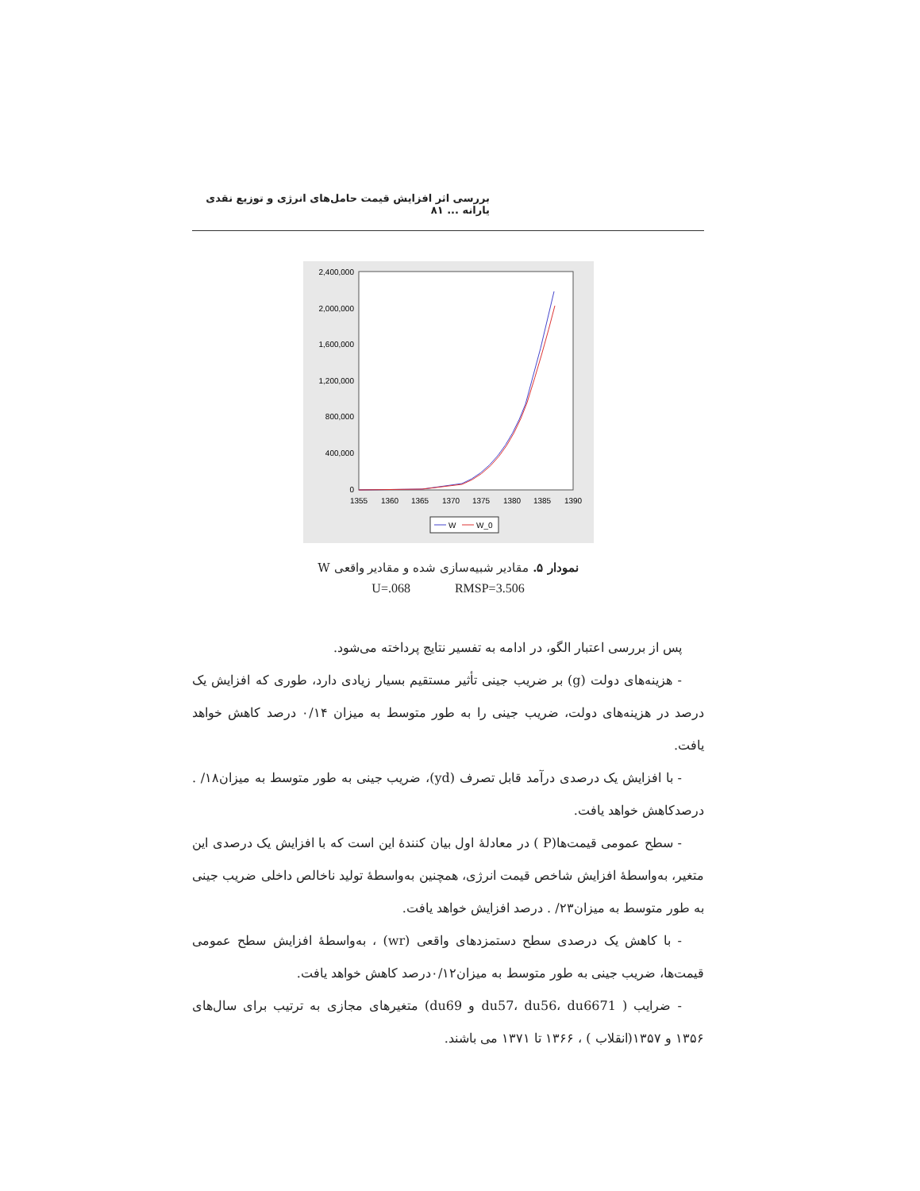بررسی اثر افزایش قیمت حامل‌های انرژی و توزیع نقدی یارانه ... ۸۱
2,400,000
2,000,000
1,600,000
1,200,000
800,000
400,000
0
1355
1360
1365
1370
1375
1380
1385
1390
W
W_0
نمودار ۵. مقادیر شبیه‌سازی شده و مقادیر واقعی W
U=.068 RMSP=3.506
پس از بررسی اعتبار الگو، در ادامه به تفسیر نتایج پرداخته می‌شود.
- هزینه‌های دولت (g) بر ضریب جینی تأثیر مستقیم بسیار زیادی دارد، طوری که افزایش یک درصد در هزینه‌های دولت، ضریب جینی را به طور متوسط به میزان ۰/۱۴ درصد کاهش خواهد یافت.
- با افزایش یک درصدی درآمد قابل تصرف (yd)، ضریب جینی به طور متوسط به میزان۱۸/ . درصدکاهش خواهد یافت.
- سطح عمومی قیمت‌ها(P ) در معادلهٔ اول بیان کنندهٔ این است که با افزایش یک درصدی این متغیر، به‌واسطهٔ افزایش شاخص قیمت انرژی، همچنین به‌واسطهٔ تولید ناخالص داخلی ضریب جینی به طور متوسط به میزان۲۳/ . درصد افزایش خواهد یافت.
- با کاهش یک درصدی سطح دستمزدهای واقعی (wr) ، به‌واسطهٔ افزایش سطح عمومی قیمت‌ها، ضریب جینی به طور متوسط به میزان۰/۱۲درصد کاهش خواهد یافت.
- ضرایب ( du57، du56، du6671 و du69) متغیرهای مجازی به ترتیب برای سال‌های ۱۳۵۶ و ۱۳۵۷(انقلاب ) ، ۱۳۶۶ تا ۱۳۷۱ می باشند.